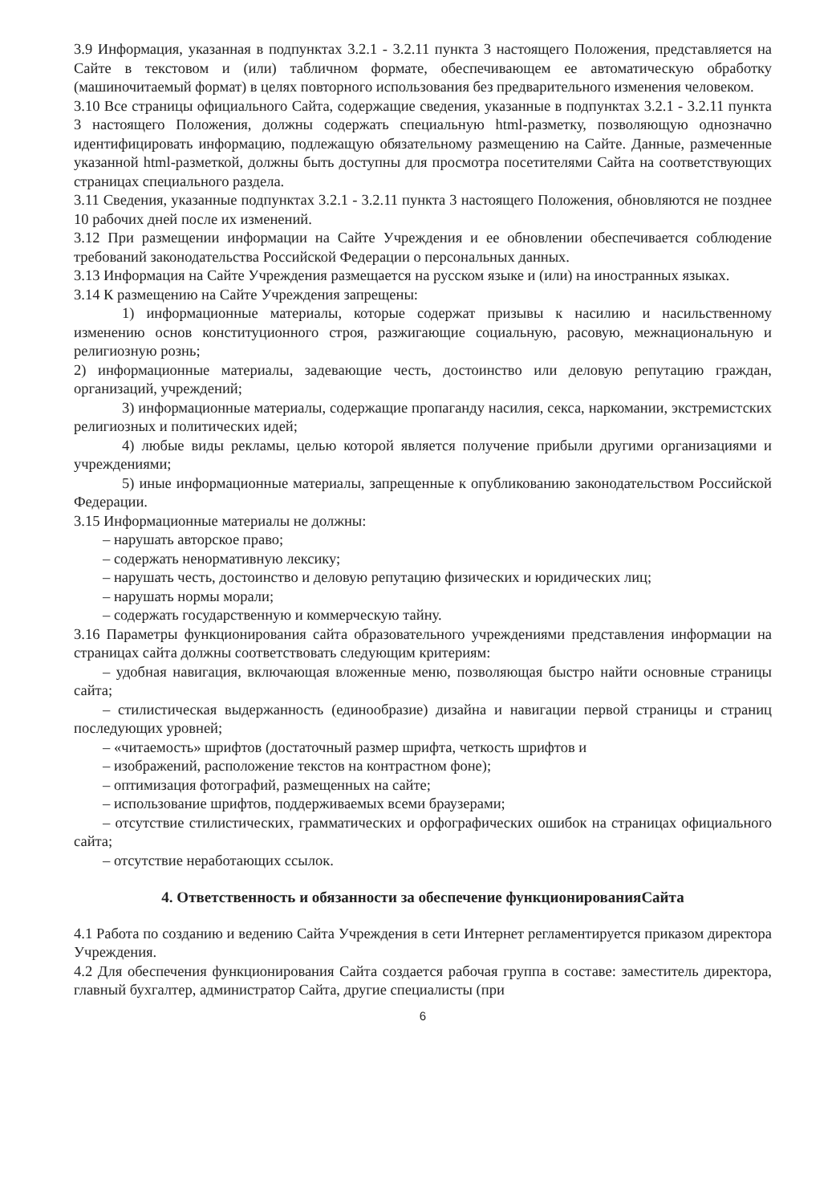3.9 Информация, указанная в подпунктах 3.2.1 - 3.2.11 пункта 3 настоящего Положения, представляется на Сайте в текстовом и (или) табличном формате, обеспечивающем ее автоматическую обработку (машиночитаемый формат) в целях повторного использования без предварительного изменения человеком.
3.10 Все страницы официального Сайта, содержащие сведения, указанные в подпунктах 3.2.1 - 3.2.11 пункта 3 настоящего Положения, должны содержать специальную html-разметку, позволяющую однозначно идентифицировать информацию, подлежащую обязательному размещению на Сайте. Данные, размеченные указанной html-разметкой, должны быть доступны для просмотра посетителями Сайта на соответствующих страницах специального раздела.
3.11 Сведения, указанные подпунктах 3.2.1 - 3.2.11 пункта 3 настоящего Положения, обновляются не позднее 10 рабочих дней после их изменений.
3.12 При размещении информации на Сайте Учреждения и ее обновлении обеспечивается соблюдение требований законодательства Российской Федерации о персональных данных.
3.13 Информация на Сайте Учреждения размещается на русском языке и (или) на иностранных языках.
3.14 К размещению на Сайте Учреждения запрещены:
1) информационные материалы, которые содержат призывы к насилию и насильственному изменению основ конституционного строя, разжигающие социальную, расовую, межнациональную и религиозную рознь;
2) информационные материалы, задевающие честь, достоинство или деловую репутацию граждан, организаций, учреждений;
3) информационные материалы, содержащие пропаганду насилия, секса, наркомании, экстремистских религиозных и политических идей;
4) любые виды рекламы, целью которой является получение прибыли другими организациями и учреждениями;
5) иные информационные материалы, запрещенные к опубликованию законодательством Российской Федерации.
3.15 Информационные материалы не должны:
– нарушать авторское право;
– содержать ненормативную лексику;
– нарушать честь, достоинство и деловую репутацию физических и юридических лиц;
– нарушать нормы морали;
– содержать государственную и коммерческую тайну.
3.16 Параметры функционирования сайта образовательного учреждениями представления информации на страницах сайта должны соответствовать следующим критериям:
– удобная навигация, включающая вложенные меню, позволяющая быстро найти основные страницы сайта;
– стилистическая выдержанность (единообразие) дизайна и навигации первой страницы и страниц последующих уровней;
– «читаемость» шрифтов (достаточный размер шрифта, четкость шрифтов и
– изображений, расположение текстов на контрастном фоне);
– оптимизация фотографий, размещенных на сайте;
– использование шрифтов, поддерживаемых всеми браузерами;
– отсутствие стилистических, грамматических и орфографических ошибок на страницах официального сайта;
– отсутствие неработающих ссылок.
4. Ответственность и обязанности за обеспечение функционированияСайта
4.1 Работа по созданию и ведению Сайта Учреждения в сети Интернет регламентируется приказом директора Учреждения.
4.2 Для обеспечения функционирования Сайта создается рабочая группа в составе: заместитель директора, главный бухгалтер, администратор Сайта, другие специалисты (при
6